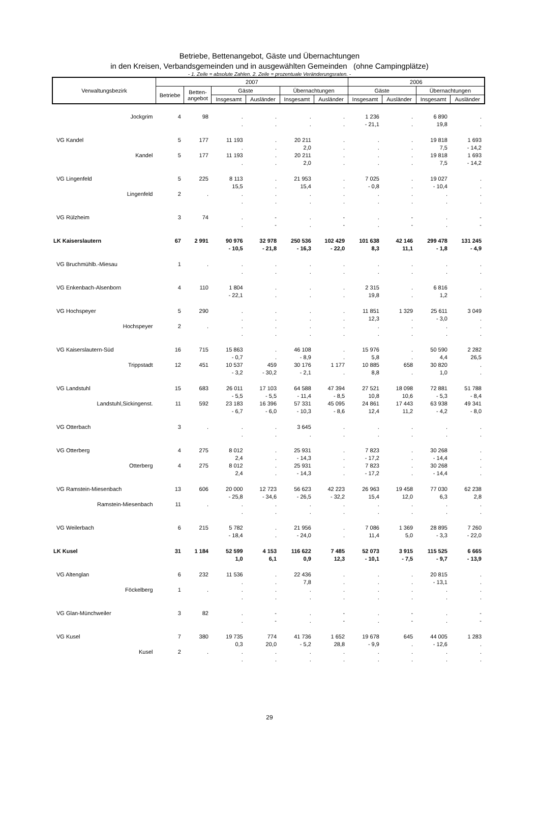Betriebe, Bettenangebot, Gäste und Übernachtungen
in den Kreisen, Verbandsgemeinden und in ausgewählten Gemeinden (ohne Campingplätze)
- 1. Zeile = absolute Zahlen. 2. Zeile = prozentuale Veränderungsraten. -
| Verwaltungsbezirk | 2007 | | | | | | 2006 | | | |
| --- | --- | --- | --- | --- | --- | --- | --- | --- | --- | --- |
| | Betriebe | Betten- angebot | Gäste | | Übernachtungen | | Gäste | | Übernachtungen | |
| | | | Insgesamt | Ausländer | Insgesamt | Ausländer | Insgesamt | Ausländer | Insgesamt | Ausländer |
| Jockgrim | 4 | 98 | . | . | . | . | 1 236 | . | 6 890 | . |
| | | | . | . | . | . | - 21,1 | . | 19,8 | . |
| VG Kandel | 5 | 177 | 11 193 | . | 20 211 | . | . | . | 19 818 | 1 693 |
| | | | . | . | 2,0 | . | . | . | 7,5 | - 14,2 |
| Kandel | 5 | 177 | 11 193 | . | 20 211 | . | . | . | 19 818 | 1 693 |
| | | | . | . | 2,0 | . | . | . | 7,5 | - 14,2 |
| VG Lingenfeld | 5 | 225 | 8 113 | . | 21 953 | . | 7 025 | . | 19 027 | . |
| | | | 15,5 | . | 15,4 | . | - 0,8 | . | - 10,4 | . |
| Lingenfeld | 2 | . | . | . | . | . | . | . | . | . |
| | | | . | . | . | . | . | . | . | . |
| VG Rülzheim | 3 | 74 | . | - | . | - | . | - | . | - |
| | | | . | - | . | - | . | - | . | - |
| LK Kaiserslautern | 67 | 2 991 | 90 976 | 32 978 | 250 536 | 102 429 | 101 638 | 42 146 | 299 478 | 131 245 |
| | | | - 10,5 | - 21,8 | - 16,3 | - 22,0 | 8,3 | 11,1 | - 1,8 | - 4,9 |
| VG Bruchmühlb.-Miesau | 1 | . | . | . | . | . | . | . | . | . |
| | | | . | . | . | . | . | . | . | . |
| VG Enkenbach-Alsenborn | 4 | 110 | 1 804 | . | . | . | 2 315 | . | 6 816 | . |
| | | | - 22,1 | . | . | . | 19,8 | . | 1,2 | . |
| VG Hochspeyer | 5 | 290 | . | . | . | . | 11 851 | 1 329 | 25 611 | 3 049 |
| | | | . | . | . | . | 12,3 | . | - 3,0 | . |
| Hochspeyer | 2 | . | . | . | . | . | . | . | . | . |
| | | | . | . | . | . | . | . | . | . |
| VG Kaiserslautern-Süd | 16 | 715 | 15 863 | . | 46 108 | . | 15 976 | . | 50 590 | 2 282 |
| | | | - 0,7 | . | - 8,9 | . | 5,8 | . | 4,4 | 26,5 |
| Trippstadt | 12 | 451 | 10 537 | 459 | 30 176 | 1 177 | 10 885 | 658 | 30 820 | . |
| | | | - 3,2 | - 30,2 | - 2,1 | . | 8,8 | . | 1,0 | . |
| VG Landstuhl | 15 | 683 | 26 011 | 17 103 | 64 588 | 47 394 | 27 521 | 18 098 | 72 881 | 51 788 |
| | | | - 5,5 | - 5,5 | - 11,4 | - 8,5 | 10,8 | 10,6 | - 5,3 | - 8,4 |
| Landstuhl,Sickingenst. | 11 | 592 | 23 183 | 16 396 | 57 331 | 45 095 | 24 861 | 17 443 | 63 938 | 49 341 |
| | | | - 6,7 | - 6,0 | - 10,3 | - 8,6 | 12,4 | 11,2 | - 4,2 | - 8,0 |
| VG Otterbach | 3 | . | . | . | 3 645 | . | . | . | . | . |
| | | | . | . | . | . | . | . | . | . |
| VG Otterberg | 4 | 275 | 8 012 | . | 25 931 | . | 7 823 | . | 30 268 | . |
| | | | 2,4 | . | - 14,3 | . | - 17,2 | . | - 14,4 | . |
| Otterberg | 4 | 275 | 8 012 | . | 25 931 | . | 7 823 | . | 30 268 | . |
| | | | 2,4 | . | - 14,3 | . | - 17,2 | . | - 14,4 | . |
| VG Ramstein-Miesenbach | 13 | 606 | 20 000 | 12 723 | 56 623 | 42 223 | 26 963 | 19 458 | 77 030 | 62 238 |
| | | | - 25,8 | - 34,6 | - 26,5 | - 32,2 | 15,4 | 12,0 | 6,3 | 2,8 |
| Ramstein-Miesenbach | 11 | . | . | . | . | . | . | . | . | . |
| | | | . | . | . | . | . | . | . | . |
| VG Weilerbach | 6 | 215 | 5 782 | . | 21 956 | . | 7 086 | 1 369 | 28 895 | 7 260 |
| | | | - 18,4 | . | - 24,0 | . | 11,4 | 5,0 | - 3,3 | - 22,0 |
| LK Kusel | 31 | 1 184 | 52 599 | 4 153 | 116 622 | 7 485 | 52 073 | 3 915 | 115 525 | 6 665 |
| | | | 1,0 | 6,1 | 0,9 | 12,3 | - 10,1 | - 7,5 | - 9,7 | - 13,9 |
| VG Altenglan | 6 | 232 | 11 536 | . | 22 436 | . | . | . | 20 815 | . |
| | | | . | . | 7,8 | . | . | . | - 13,1 | . |
| Föckelberg | 1 | . | . | . | . | . | . | . | . | . |
| | | | . | . | . | . | . | . | . | . |
| VG Glan-Münchweiler | 3 | 82 | . | - | . | - | . | - | . | - |
| | | | . | - | . | - | . | - | . | - |
| VG Kusel | 7 | 380 | 19 735 | 774 | 41 736 | 1 652 | 19 678 | 645 | 44 005 | 1 283 |
| | | | 0,3 | 20,0 | - 5,2 | 28,8 | - 9,9 | . | - 12,6 | . |
| Kusel | 2 | . | . | . | . | . | . | . | . | . |
| | | | . | . | . | . | . | . | . | . |
29